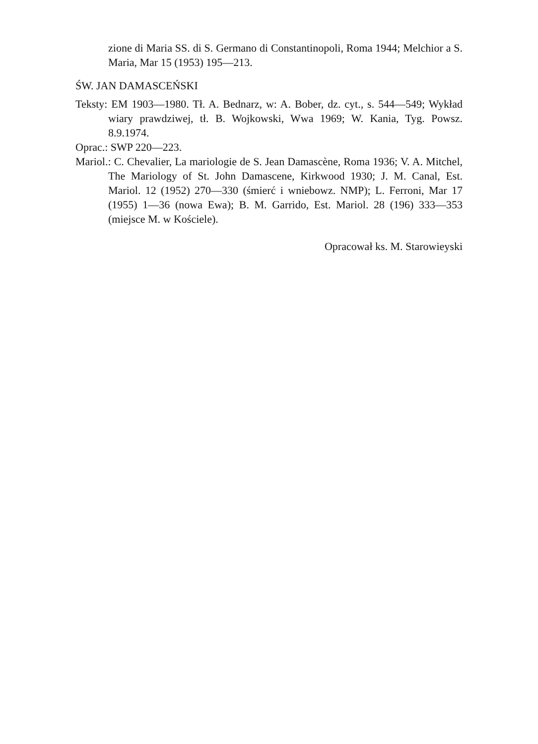zione di Maria SS. di S. Germano di Constantinopoli, Roma 1944; Melchior a S. Maria, Mar 15 (1953) 195—213.
ŚW. JAN DAMASCEŃSKI
Teksty: EM 1903—1980. Tł. A. Bednarz, w: A. Bober, dz. cyt., s. 544—549; Wykład wiary prawdziwej, tł. B. Wojkowski, Wwa 1969; W. Kania, Tyg. Powsz. 8.9.1974.
Oprac.: SWP 220—223.
Mariol.: C. Chevalier, La mariologie de S. Jean Damascène, Roma 1936; V. A. Mitchel, The Mariology of St. John Damascene, Kirkwood 1930; J. M. Canal, Est. Mariol. 12 (1952) 270—330 (śmierć i wniebowz. NMP); L. Ferroni, Mar 17 (1955) 1—36 (nowa Ewa); B. M. Garrido, Est. Mariol. 28 (196) 333—353 (miejsce M. w Kościele).
Opracował ks. M. Starowieyski